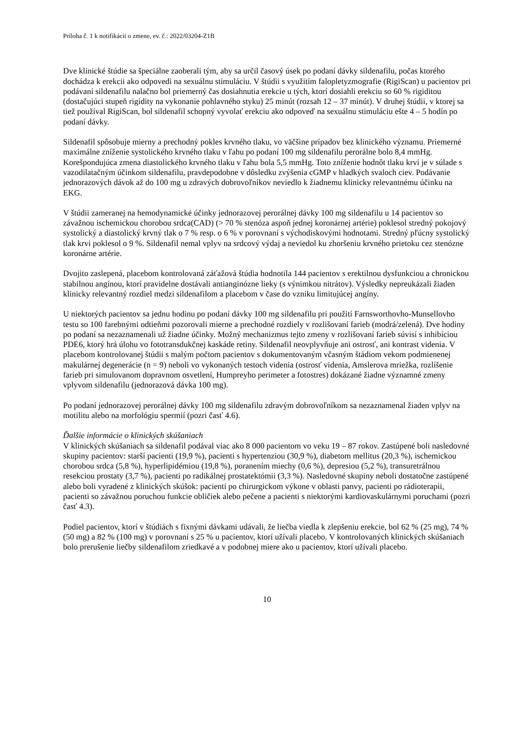Príloha č. 1 k notifikácii o zmene, ev. č.: 2022/03204-Z1B
Dve klinické štúdie sa špeciálne zaoberali tým, aby sa určil časový úsek po podaní dávky sildenafilu, počas ktorého dochádza k erekcii ako odpovedi na sexuálnu stimuláciu. V štúdii s využitím falopletyzmografie (RigiScan) u pacientov pri podávaní sildenafilu nalačno bol priemerný čas dosiahnutia erekcie u tých, ktorí dosiahli erekciu so 60 % rigiditou (dostačujúci stupeň rigidity na vykonanie pohlavného styku) 25 minút (rozsah 12 – 37 minút). V druhej štúdii, v ktorej sa tiež používal RigiScan, bol sildenafil schopný vyvolať erekciu ako odpoveď na sexuálnu stimuláciu ešte 4 – 5 hodín po podaní dávky.
Sildenafil spôsobuje mierny a prechodný pokles krvného tlaku, vo väčšine prípadov bez klinického významu. Priemerné maximálne zníženie systolického krvného tlaku v ľahu po podaní 100 mg sildenafilu perorálne bolo 8,4 mmHg. Korešpondujúca zmena diastolického krvného tlaku v ľahu bola 5,5 mmHg. Toto zníženie hodnôt tlaku krvi je v súlade s vazodilatačným účinkom sildenafilu, pravdepodobne v dôsledku zvýšenia cGMP v hladkých svaloch ciev. Podávanie jednorazových dávok až do 100 mg u zdravých dobrovoľníkov neviedlo k žiadnemu klinicky relevantnému účinku na EKG.
V štúdii zameranej na hemodynamické účinky jednorazovej perorálnej dávky 100 mg sildenafilu u 14 pacientov so závažnou ischemickou chorobou srdca(CAD) (> 70 % stenóza aspoň jednej koronárnej artérie) poklesol stredný pokojový systolický a diastolický krvný tlak o 7 % resp. o 6 % v porovnaní s východiskovými hodnotami. Stredný pľúcny systolický tlak krvi poklesol o 9 %. Sildenafil nemal vplyv na srdcový výdaj a neviedol ku zhoršeniu krvného prietoku cez stenózne koronárne artérie.
Dvojito zaslepená, placebom kontrolovaná záťažová štúdia hodnotila 144 pacientov s erektilnou dysfunkciou a chronickou stabilnou angínou, ktorí pravidelne dostávali antianginózne lieky (s výnimkou nitrátov). Výsledky nepreukázali žiaden klinicky relevantný rozdiel medzi sildenafilom a placebom v čase do vzniku limitujúcej angíny.
U niektorých pacientov sa jednu hodinu po podaní dávky 100 mg sildenafilu pri použití Farnsworthovho-Munsellovho testu so 100 farebnými odtieňmi pozorovali mierne a prechodné rozdiely v rozlišovaní farieb (modrá/zelená). Dve hodiny po podaní sa nezaznamenali už žiadne účinky. Možný mechanizmus tejto zmeny v rozlišovaní farieb súvisí s inhibíciou PDE6, ktorý hrá úlohu vo fototransdukčnej kaskáde retiny. Sildenafil neovplyvňuje ani ostrosť, ani kontrast videnia. V placebom kontrolovanej štúdii s malým počtom pacientov s dokumentovaným včasným štádiom vekom podmienenej makulárnej degenerácie (n = 9) neboli vo vykonaných testoch videnia (ostrosť videnia, Amslerova mriežka, rozlíšenie farieb pri simulovanom dopravnom osvetlení, Humpreyho perimeter a fotostres) dokázané žiadne významné zmeny vplyvom sildenafilu (jednorazová dávka 100 mg).
Po podaní jednorazovej perorálnej dávky 100 mg sildenafilu zdravým dobrovoľníkom sa nezaznamenal žiaden vplyv na motilitu alebo na morfológiu spermií (pozri časť 4.6).
Ďalšie informácie o klinických skúšaniach
V klinických skúšaniach sa sildenafil podával viac ako 8 000 pacientom vo veku 19 – 87 rokov. Zastúpené boli nasledovné skupiny pacientov: starší pacienti (19,9 %), pacienti s hypertenziou (30,9 %), diabetom mellitus (20,3 %), ischemickou chorobou srdca (5,8 %), hyperlipidémiou (19,8 %), poranením miechy (0,6 %), depresiou (5,2 %), transuretrálnou resekciou prostaty (3,7 %), pacienti po radikálnej prostatektómii (3,3 %). Nasledovné skupiny neboli dostatočne zastúpené alebo boli vyradené z klinických skúšok: pacienti po chirurgickom výkone v oblasti panvy, pacienti po rádioterapii, pacienti so závažnou poruchou funkcie obličiek alebo pečene a pacienti s niektorými kardiovaskulárnymi poruchami (pozri časť 4.3).
Podiel pacientov, ktorí v štúdiách s fixnými dávkami udávali, že liečba viedla k zlepšeniu erekcie, bol 62 % (25 mg), 74 % (50 mg) a 82 % (100 mg) v porovnaní s 25 % u pacientov, ktorí užívali placebo. V kontrolovaných klinických skúšaniach bolo prerušenie liečby sildenafilom zriedkavé a v podobnej miere ako u pacientov, ktorí užívali placebo.
10